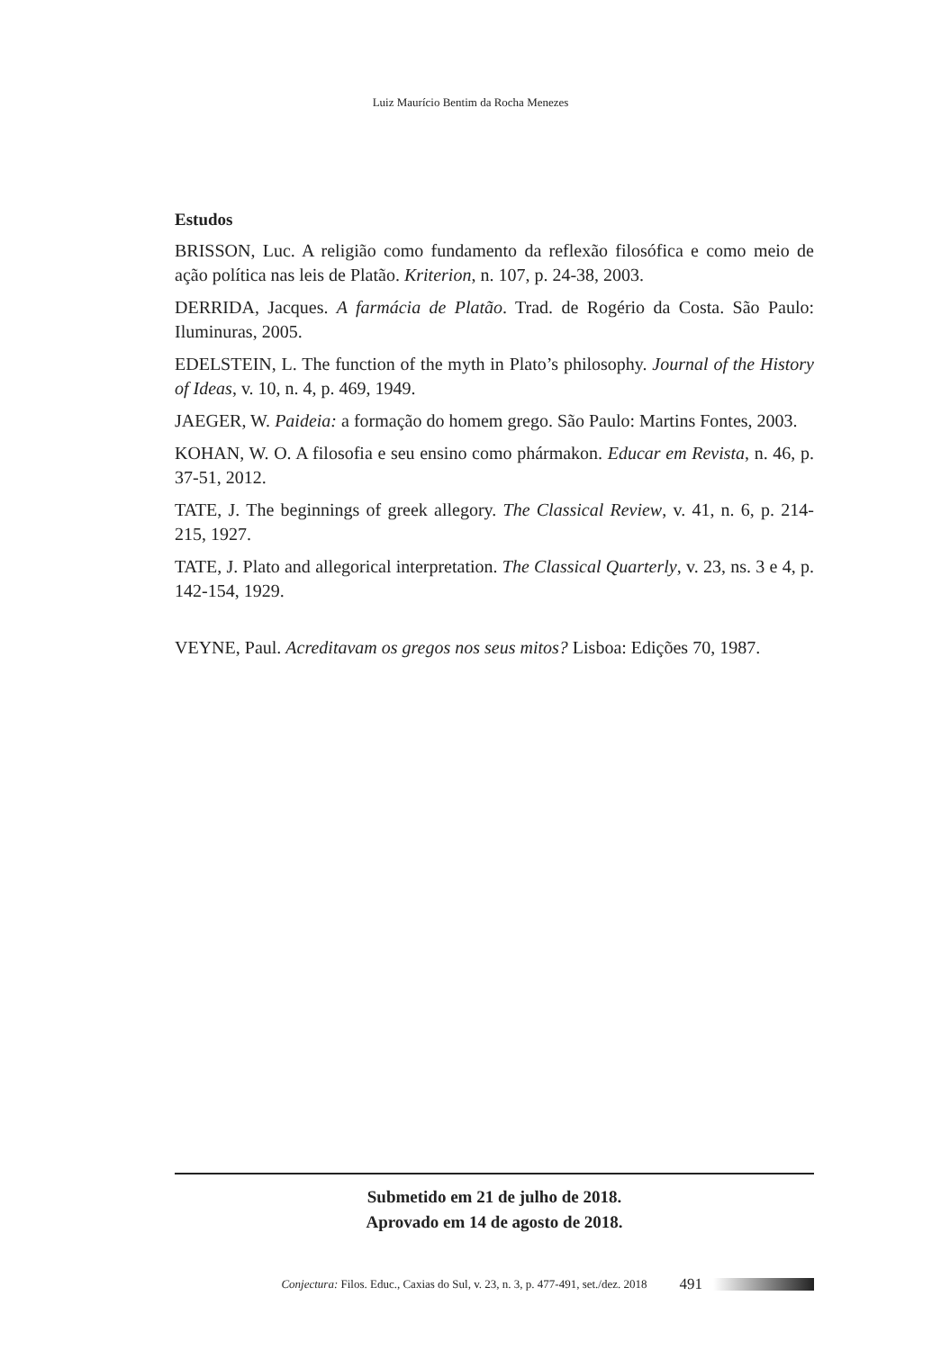Luiz Maurício Bentim da Rocha Menezes
Estudos
BRISSON, Luc. A religião como fundamento da reflexão filosófica e como meio de ação política nas leis de Platão. Kriterion, n. 107, p. 24-38, 2003.
DERRIDA, Jacques. A farmácia de Platão. Trad. de Rogério da Costa. São Paulo: Iluminuras, 2005.
EDELSTEIN, L. The function of the myth in Plato’s philosophy. Journal of the History of Ideas, v. 10, n. 4, p. 469, 1949.
JAEGER, W. Paideia: a formação do homem grego. São Paulo: Martins Fontes, 2003.
KOHAN, W. O. A filosofia e seu ensino como phármakon. Educar em Revista, n. 46, p. 37-51, 2012.
TATE, J. The beginnings of greek allegory. The Classical Review, v. 41, n. 6, p. 214-215, 1927.
TATE, J. Plato and allegorical interpretation. The Classical Quarterly, v. 23, ns. 3 e 4, p. 142-154, 1929.
VEYNE, Paul. Acreditavam os gregos nos seus mitos? Lisboa: Edições 70, 1987.
Submetido em 21 de julho de 2018.
Aprovado em 14 de agosto de 2018.
Conjectura: Filos. Educ., Caxias do Sul, v. 23, n. 3, p. 477-491, set./dez. 2018 491